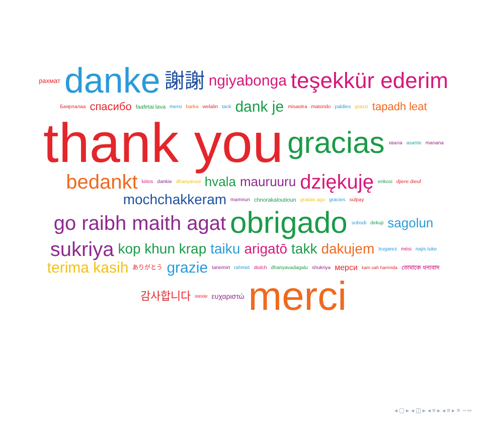рахмат danke 謝謝 ngiyabonga teşekkür ederim Баярлалаа спасибо faafetai lava mersi barka welalin tack dank je misaotra matondo paldies grazzi tapadh leat thank you gracias хвала asante manana bedankt kiitos dankie dhanyavad hvala mauruuru dziękuję enkosi djiere dieuf mochchakkeram mamnun chnorakaloutioun gratias ago gracies sulpay go raibh maith agat obrigado sobodi dekuji sagolun sukriya kop khun krap taiku arigatō takk dakujem trugarez mèsi najis tuke terima kasih ありがとう grazie tanemirt rahmet diolch dhanyavadagalu shukriya мерси kam sah hamnida তোমাকে ধন্যবাদ 감사합니다 xiexie ευχαριστώ merci
◂ ▢ ▸ ◂ ◫ ▸ ◂ ≡ ▸ ◂ ≡ ▸ ≡ ∽∾